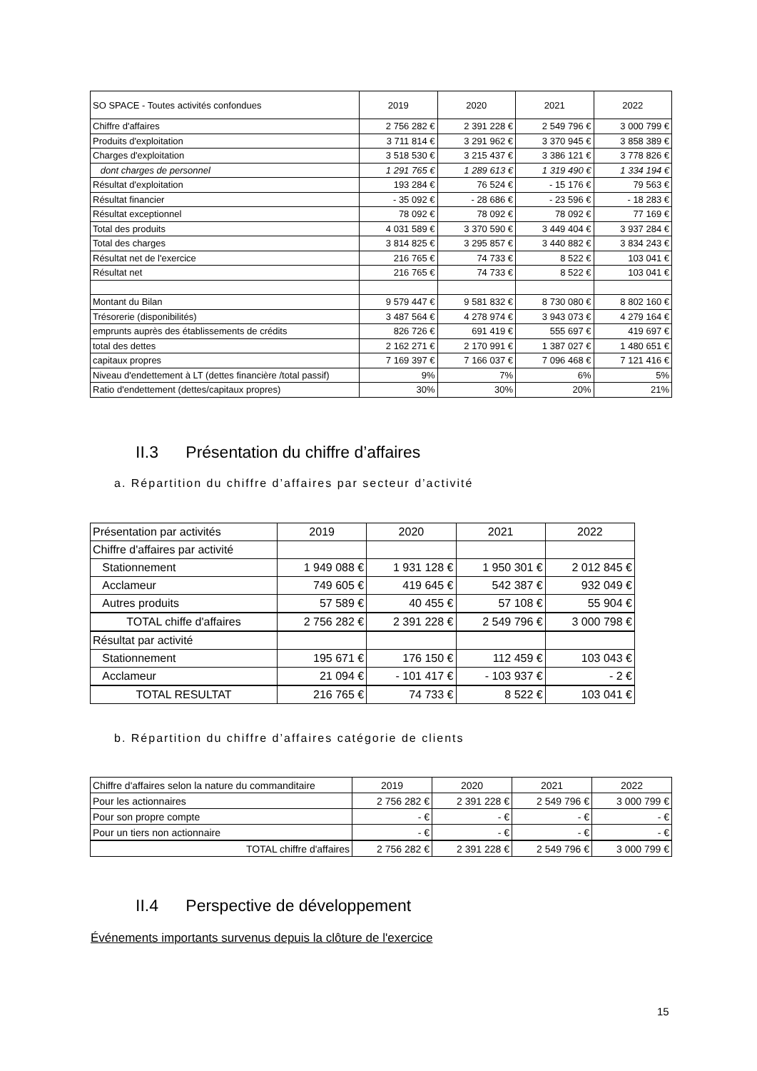| SO SPACE - Toutes activités confondues | 2019 | 2020 | 2021 | 2022 |
| --- | --- | --- | --- | --- |
| Chiffre d'affaires | 2 756 282 € | 2 391 228 € | 2 549 796 € | 3 000 799 € |
| Produits d'exploitation | 3 711 814 € | 3 291 962 € | 3 370 945 € | 3 858 389 € |
| Charges d'exploitation | 3 518 530 € | 3 215 437 € | 3 386 121 € | 3 778 826 € |
| dont charges de personnel | 1 291 765 € | 1 289 613 € | 1 319 490 € | 1 334 194 € |
| Résultat d'exploitation | 193 284 € | 76 524 € | - 15 176 € | 79 563 € |
| Résultat financier | - 35 092 € | - 28 686 € | - 23 596 € | - 18 283 € |
| Résultat exceptionnel | 78 092 € | 78 092 € | 78 092 € | 77 169 € |
| Total des produits | 4 031 589 € | 3 370 590 € | 3 449 404 € | 3 937 284 € |
| Total des charges | 3 814 825 € | 3 295 857 € | 3 440 882 € | 3 834 243 € |
| Résultat net de l'exercice | 216 765 € | 74 733 € | 8 522 € | 103 041 € |
| Résultat net | 216 765 € | 74 733 € | 8 522 € | 103 041 € |
| Montant du Bilan | 9 579 447 € | 9 581 832 € | 8 730 080 € | 8 802 160 € |
| Trésorerie (disponibilités) | 3 487 564 € | 4 278 974 € | 3 943 073 € | 4 279 164 € |
| emprunts auprès des établissements de crédits | 826 726 € | 691 419 € | 555 697 € | 419 697 € |
| total des dettes | 2 162 271 € | 2 170 991 € | 1 387 027 € | 1 480 651 € |
| capitaux propres | 7 169 397 € | 7 166 037 € | 7 096 468 € | 7 121 416 € |
| Niveau d'endettement à LT (dettes financière /total passif) | 9% | 7% | 6% | 5% |
| Ratio d'endettement (dettes/capitaux propres) | 30% | 30% | 20% | 21% |
II.3 Présentation du chiffre d’affaires
a. Répartition du chiffre d’affaires par secteur d’activité
| Présentation par activités | 2019 | 2020 | 2021 | 2022 |
| --- | --- | --- | --- | --- |
| Chiffre d'affaires par activité | | | | |
| Stationnement | 1 949 088 € | 1 931 128 € | 1 950 301 € | 2 012 845 € |
| Acclameur | 749 605 € | 419 645 € | 542 387 € | 932 049 € |
| Autres produits | 57 589 € | 40 455 € | 57 108 € | 55 904 € |
| TOTAL chiffe d'affaires | 2 756 282 € | 2 391 228 € | 2 549 796 € | 3 000 798 € |
| Résultat par activité | | | | |
| Stationnement | 195 671 € | 176 150 € | 112 459 € | 103 043 € |
| Acclameur | 21 094 € | - 101 417 € | - 103 937 € | - 2 € |
| TOTAL RESULTAT | 216 765 € | 74 733 € | 8 522 € | 103 041 € |
b. Répartition du chiffre d’affaires catégorie de clients
| Chiffre d'affaires selon la nature du commanditaire | 2019 | 2020 | 2021 | 2022 |
| --- | --- | --- | --- | --- |
| Pour les actionnaires | 2 756 282 € | 2 391 228 € | 2 549 796 € | 3 000 799 € |
| Pour son propre compte | - € | - € | - € | - € |
| Pour un tiers non actionnaire | - € | - € | - € | - € |
| TOTAL chiffre d'affaires | 2 756 282 € | 2 391 228 € | 2 549 796 € | 3 000 799 € |
II.4 Perspective de développement
Événements importants survenus depuis la clôture de l'exercice
15